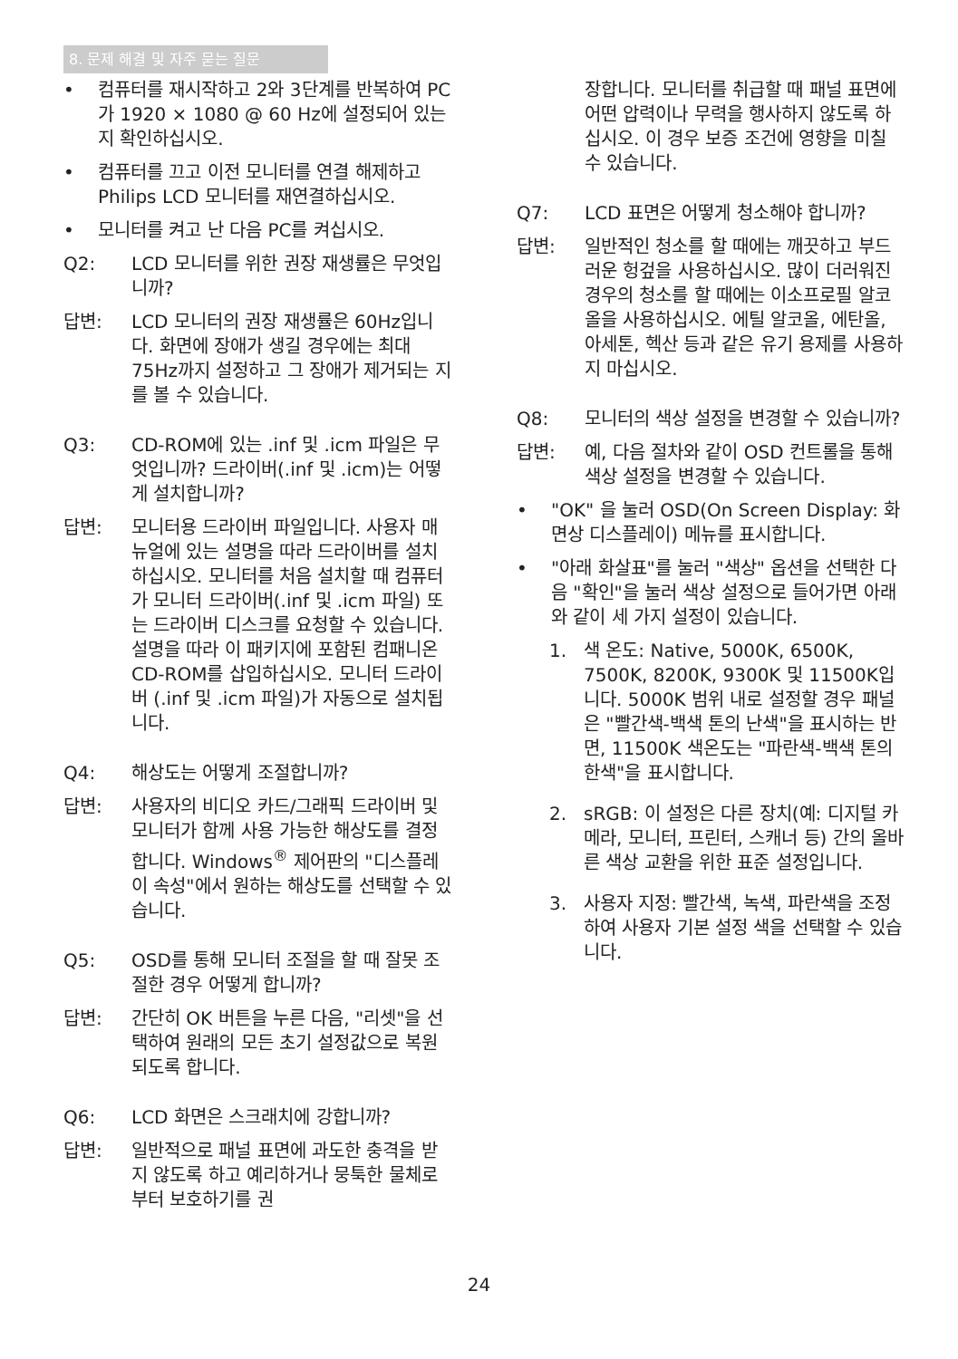8. 문제 해결 및 자주 묻는 질문
• 컴퓨터를 재시작하고 2와 3단계를 반복하여 PC가 1920 × 1080 @ 60 Hz에 설정되어 있는지 확인하십시오.
• 컴퓨터를 끄고 이전 모니터를 연결 해제하고 Philips LCD 모니터를 재연결하십시오.
• 모니터를 켜고 난 다음 PC를 켜십시오.
Q2: LCD 모니터를 위한 권장 재생률은 무엇입니까?
답변: LCD 모니터의 권장 재생률은 60Hz입니다. 화면에 장애가 생길 경우에는 최대 75Hz까지 설정하고 그 장애가 제거되는 지를 볼 수 있습니다.
Q3: CD-ROM에 있는 .inf 및 .icm 파일은 무엇입니까? 드라이버(.inf 및 .icm)는 어떻게 설치합니까?
답변: 모니터용 드라이버 파일입니다. 사용자 매뉴얼에 있는 설명을 따라 드라이버를 설치하십시오. 모니터를 처음 설치할 때 컴퓨터가 모니터 드라이버(.inf 및 .icm 파일) 또는 드라이버 디스크를 요청할 수 있습니다. 설명을 따라 이 패키지에 포함된 컴패니온 CD-ROM를 삽입하십시오. 모니터 드라이버 (.inf 및 .icm 파일)가 자동으로 설치됩니다.
Q4: 해상도는 어떻게 조절합니까?
답변: 사용자의 비디오 카드/그래픽 드라이버 및 모니터가 함께 사용 가능한 해상도를 결정합니다. Windows<sup>®</sup> 제어판의 "디스플레이 속성"에서 원하는 해상도를 선택할 수 있습니다.
Q5: OSD를 통해 모니터 조절을 할 때 잘못 조절한 경우 어떻게 합니까?
답변: 간단히 OK 버튼을 누른 다음, "리셋"을 선택하여 원래의 모든 초기 설정값으로 복원되도록 합니다.
Q6: LCD 화면은 스크래치에 강합니까?
답변: 일반적으로 패널 표면에 과도한 충격을 받지 않도록 하고 예리하거나 뭉툭한 물체로부터 보호하기를 권
장합니다. 모니터를 취급할 때 패널 표면에 어떤 압력이나 무력을 행사하지 않도록 하십시오. 이 경우 보증 조건에 영향을 미칠 수 있습니다.
Q7: LCD 표면은 어떻게 청소해야 합니까?
답변: 일반적인 청소를 할 때에는 깨끗하고 부드러운 헝겊을 사용하십시오. 많이 더러워진 경우의 청소를 할 때에는 이소프로필 알코올을 사용하십시오. 에틸 알코올, 에탄올, 아세톤, 헥산 등과 같은 유기 용제를 사용하지 마십시오.
Q8: 모니터의 색상 설정을 변경할 수 있습니까?
답변: 예, 다음 절차와 같이 OSD 컨트롤을 통해 색상 설정을 변경할 수 있습니다.
• "OK" 을 눌러 OSD(On Screen Display: 화면상 디스플레이) 메뉴를 표시합니다.
• "아래 화살표"를 눌러 "색상" 옵션을 선택한 다음 "확인"을 눌러 색상 설정으로 들어가면 아래와 같이 세 가지 설정이 있습니다.
1. 색 온도: Native, 5000K, 6500K, 7500K, 8200K, 9300K 및 11500K입니다. 5000K 범위 내로 설정할 경우 패널은 "빨간색-백색 톤의 난색"을 표시하는 반면, 11500K 색온도는 "파란색-백색 톤의 한색"을 표시합니다.
2. sRGB: 이 설정은 다른 장치(예: 디지털 카메라, 모니터, 프린터, 스캐너 등) 간의 올바른 색상 교환을 위한 표준 설정입니다.
3. 사용자 지정: 빨간색, 녹색, 파란색을 조정하여 사용자 기본 설정 색을 선택할 수 있습니다.
24